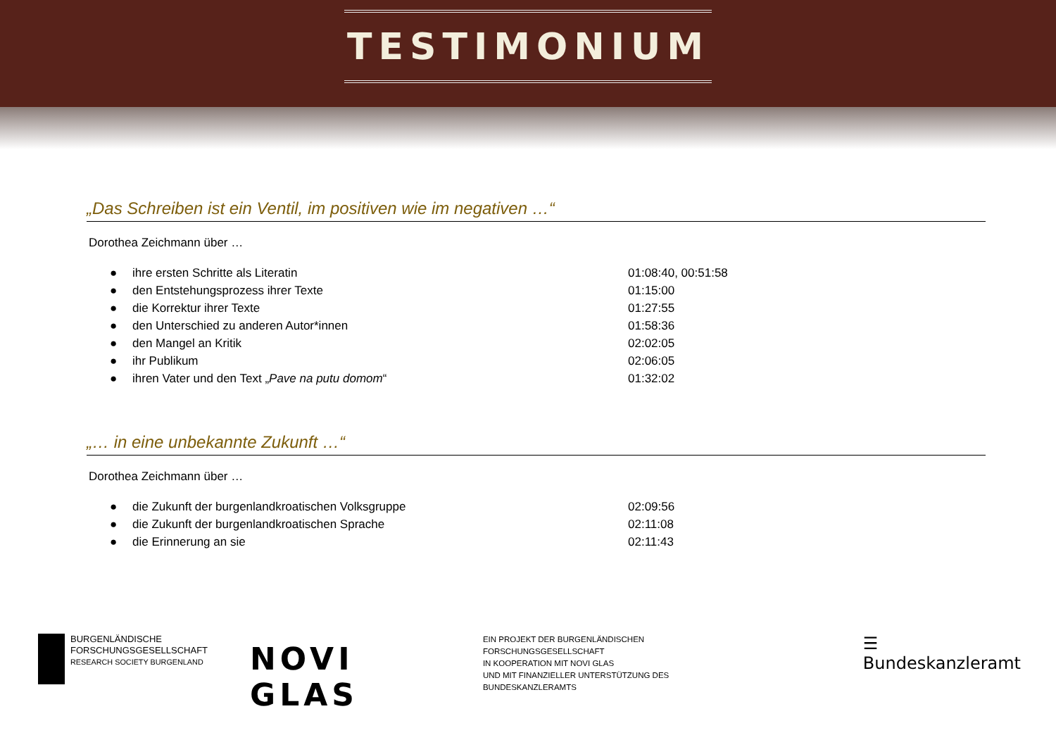TESTIMONIUM
„Das Schreiben ist ein Ventil, im positiven wie im negativen …“
Dorothea Zeichmann über …
● ihre ersten Schritte als Literatin 01:08:40, 00:51:58
● den Entstehungsprozess ihrer Texte 01:15:00
● die Korrektur ihrer Texte 01:27:55
● den Unterschied zu anderen Autor*innen 01:58:36
● den Mangel an Kritik 02:02:05
● ihr Publikum 02:06:05
● ihren Vater und den Text „Pave na putu domom“01:32:02
„… in eine unbekannte Zukunft …“
Dorothea Zeichmann über …
● die Zukunft der burgenlandkroatischen Volksgruppe 02:09:56
● die Zukunft der burgenlandkroatischen Sprache 02:11:08
● die Erinnerung an sie 02:11:43
BURGENLÄNDISCHE
FORSCHUNGSGESELLSCHAFT
RESEARCH SOCIETY BURGENLAND
NOVI GLAS
EIN PROJEKT DER BURGENLÄNDISCHEN FORSCHUNGSGESELLSCHAFT
IN KOOPERATION MIT NOVI GLAS
UND MIT FINANZIELLER UNTERSTÜTZUNG DES BUNDESKANZLERAMTS
☰ Bundeskanzleramt